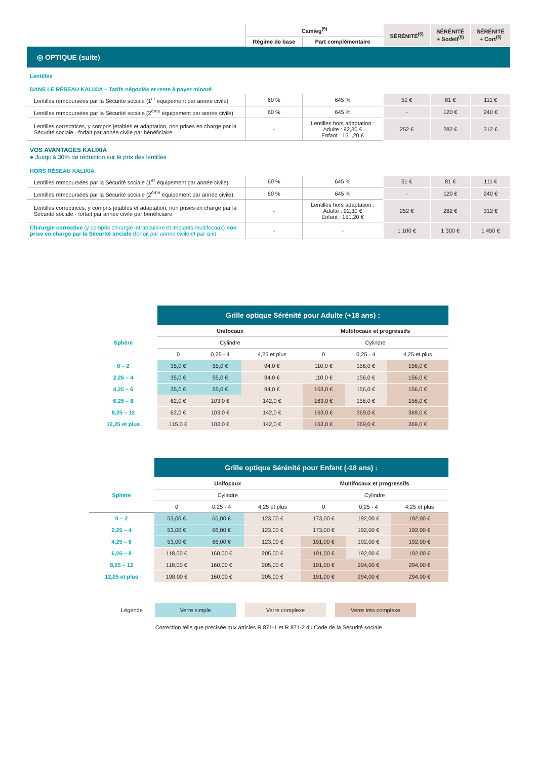| | Camieg<sup>(5)</sup> | | SÉRÉNITÉ<sup>(6)</sup> | SÉRÉNITÉ + Sodeli<sup>(6)</sup> | SÉRÉNITÉ + Cort<sup>(6)</sup> |
| --- | --- | --- | --- | --- | --- |
| | Régime de base | Part complémentaire | | | |
| ◎ OPTIQUE (suite) | | | | | |
| Lentilles | | | | | |
| DANS LE RÉSEAU KALIXIA – Tarifs négociés et reste à payer minoré | | | | | |
| Lentilles remboursées par la Sécurité sociale (1<sup>er</sup> équipement par année civile) | 60 % | 645 % | 51 € | 81 € | 111 € |
| Lentilles remboursées par la Sécurité sociale (2<sup>ème</sup> équipement par année civile) | 60 % | 645 % | - | 120 € | 240 € |
| Lentilles correctrices, y compris jetables et adaptation, non prises en charge par la Sécurité sociale - forfait par année civile par bénéficiaire | - | Lentilles hors adaptation : Adulte : 92,30 € Enfant : 151,20 € | 252 € | 282 € | 312 € |
| VOS AVANTAGES KALIXIA ● Jusqu'à 30% de réduction sur le prix des lentilles | | | | | |
| HORS RÉSEAU KALIXIA | | | | | |
| Lentilles remboursées par la Sécurité sociale (1<sup>er</sup> équipement par année civile) | 60 % | 645 % | 51 € | 81 € | 111 € |
| Lentilles remboursées par la Sécurité sociale (2<sup>ème</sup> équipement par année civile) | 60 % | 645 % | - | 120 € | 240 € |
| Lentilles correctrices, y compris jetables et adaptation, non prises en charge par la Sécurité sociale - forfait par année civile par bénéficiaire | - | Lentilles hors adaptation : Adulte : 92,30 € Enfant : 151,20 € | 252 € | 282 € | 312 € |
| Chirurgie corrective (y compris chirurgie intraoculaire et implants multifocaux) non prise en charge par la Sécurité sociale (forfait par année civile et par œil) | - | - | 1 100 € | 1 300 € | 1 450 € |
| | Grille optique Sérénité pour Adulte (+18 ans) : | | | | | |
| Sphère | Unifocaux | | | Multifocaux et progressifs | | |
| | Cylindre | | | Cylindre | | |
| | 0 | 0,25 - 4 | 4,25 et plus | 0 | 0,25 - 4 | 4,25 et plus |
| 0 – 2 | 35,0 € | 55,0 € | 94,0 € | 110,0 € | 156,0 € | 156,0 € |
| 2,25 – 4 | 35,0 € | 55,0 € | 94,0 € | 110,0 € | 156,0 € | 156,0 € |
| 4,25 – 6 | 35,0 € | 55,0 € | 94,0 € | 163,0 € | 156,0 € | 156,0 € |
| 6,25 – 8 | 62,0 € | 103,0 € | 142,0 € | 163,0 € | 156,0 € | 156,0 € |
| 8,25 – 12 | 62,0 € | 103,0 € | 142,0 € | 163,0 € | 369,0 € | 369,0 € |
| 12,25 et plus | 115,0 € | 103,0 € | 142,0 € | 163,0 € | 369,0 € | 369,0 € |
| | Grille optique Sérénité pour Enfant (-18 ans) : | | | | | |
| Sphère | Unifocaux | | | Multifocaux et progressifs | | |
| | Cylindre | | | Cylindre | | |
| | 0 | 0,25 - 4 | 4,25 et plus | 0 | 0,25 - 4 | 4,25 et plus |
| 0 – 2 | 53,00 € | 66,00 € | 123,00 € | 173,00 € | 192,00 € | 192,00 € |
| 2,25 – 4 | 53,00 € | 66,00 € | 123,00 € | 173,00 € | 192,00 € | 192,00 € |
| 4,25 – 6 | 53,00 € | 66,00 € | 123,00 € | 191,00 € | 192,00 € | 192,00 € |
| 6,25 – 8 | 118,00 € | 160,00 € | 205,00 € | 191,00 € | 192,00 € | 192,00 € |
| 8,25 – 12 | 118,00 € | 160,00 € | 205,00 € | 191,00 € | 294,00 € | 294,00 € |
| 12,25 et plus | 198,00 € | 160,00 € | 205,00 € | 191,00 € | 294,00 € | 294,00 € |
Légende : Verre simple Verre complexe Verre très complexe
Correction telle que précisée aux articles R 871-1 et R 871-2 du Code de la Sécurité sociale